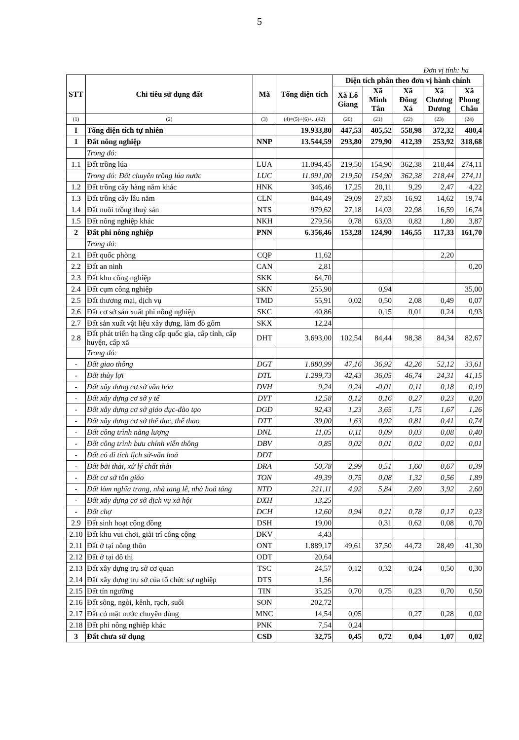5
Đơn vị tính: ha
| STT | Chỉ tiêu sử dụng đất | Mã | Tổng diện tích | Diện tích phân theo đơn vị hành chính | | | | |
| --- | --- | --- | --- | --- | --- | --- | --- | --- |
| | | | | Xã Lô Giang | Xã Minh Tân | Xã Đông Xá | Xã Chương Dương | Xã Phong Châu |
| (1) | (2) | (3) | (4)=(5)+(6)+...(42) | (20) | (21) | (22) | (23) | (24) |
| I | Tổng diện tích tự nhiên | | 19.933,80 | 447,53 | 405,52 | 558,98 | 372,32 | 480,4 |
| 1 | Đất nông nghiệp | NNP | 13.544,59 | 293,80 | 279,90 | 412,39 | 253,92 | 318,68 |
| | Trong đó: | | | | | | | |
| 1.1 | Đất trồng lúa | LUA | 11.094,45 | 219,50 | 154,90 | 362,38 | 218,44 | 274,11 |
| | Trong đó: Đất chuyên trồng lúa nước | LUC | 11.091,00 | 219,50 | 154,90 | 362,38 | 218,44 | 274,11 |
| 1.2 | Đất trồng cây hàng năm khác | HNK | 346,46 | 17,25 | 20,11 | 9,29 | 2,47 | 4,22 |
| 1.3 | Đất trồng cây lâu năm | CLN | 844,49 | 29,09 | 27,83 | 16,92 | 14,62 | 19,74 |
| 1.4 | Đất nuôi trồng thuỷ sản | NTS | 979,62 | 27,18 | 14,03 | 22,98 | 16,59 | 16,74 |
| 1.5 | Đất nông nghiệp khác | NKH | 279,56 | 0,78 | 63,03 | 0,82 | 1,80 | 3,87 |
| 2 | Đất phi nông nghiệp | PNN | 6.356,46 | 153,28 | 124,90 | 146,55 | 117,33 | 161,70 |
| | Trong đó: | | | | | | | |
| 2.1 | Đất quốc phòng | CQP | 11,62 | | | | 2,20 | |
| 2.2 | Đất an ninh | CAN | 2,81 | | | | | 0,20 |
| 2.3 | Đất khu công nghiệp | SKK | 64,70 | | | | | |
| 2.4 | Đất cụm công nghiệp | SKN | 255,90 | | 0,94 | | | 35,00 |
| 2.5 | Đất thương mại, dịch vụ | TMD | 55,91 | 0,02 | 0,50 | 2,08 | 0,49 | 0,07 |
| 2.6 | Đất cơ sở sản xuất phi nông nghiệp | SKC | 40,86 | | 0,15 | 0,01 | 0,24 | 0,93 |
| 2.7 | Đất sản xuất vật liệu xây dựng, làm đồ gốm | SKX | 12,24 | | | | | |
| 2.8 | Đất phát triển hạ tầng cấp quốc gia, cấp tỉnh, cấp huyện, cấp xã | DHT | 3.693,00 | 102,54 | 84,44 | 98,38 | 84,34 | 82,67 |
| | Trong đó: | | | | | | | |
| - | Đất giao thông | DGT | 1.880,99 | 47,16 | 36,92 | 42,26 | 52,12 | 33,61 |
| - | Đất thủy lợi | DTL | 1.299,73 | 42,43 | 36,05 | 46,74 | 24,31 | 41,15 |
| - | Đất xây dựng cơ sở văn hóa | DVH | 9,24 | 0,24 | -0,01 | 0,11 | 0,18 | 0,19 |
| - | Đất xây dựng cơ sở y tế | DYT | 12,58 | 0,12 | 0,16 | 0,27 | 0,23 | 0,20 |
| - | Đất xây dựng cơ sở giáo dục-đào tạo | DGD | 92,43 | 1,23 | 3,65 | 1,75 | 1,67 | 1,26 |
| - | Đất xây dựng cơ sở thể dục, thể thao | DTT | 39,00 | 1,63 | 0,92 | 0,81 | 0,41 | 0,74 |
| - | Đất công trình năng lượng | DNL | 11,05 | 0,11 | 0,09 | 0,03 | 0,08 | 0,40 |
| - | Đất công trình bưu chính viễn thông | DBV | 0,85 | 0,02 | 0,01 | 0,02 | 0,02 | 0,01 |
| - | Đất có di tích lịch sử-văn hoá | DDT | | | | | | |
| - | Đất bãi thải, xử lý chất thải | DRA | 50,78 | 2,99 | 0,51 | 1,60 | 0,67 | 0,39 |
| - | Đất cơ sở tôn giáo | TON | 49,39 | 0,75 | 0,08 | 1,32 | 0,56 | 1,89 |
| - | Đất làm nghĩa trang, nhà tang lễ, nhà hoả táng | NTD | 221,11 | 4,92 | 5,84 | 2,69 | 3,92 | 2,60 |
| - | Đất xây dựng cơ sở dịch vụ xã hội | DXH | 13,25 | | | | | |
| - | Đất chợ | DCH | 12,60 | 0,94 | 0,21 | 0,78 | 0,17 | 0,23 |
| 2.9 | Đất sinh hoạt cộng đồng | DSH | 19,00 | | 0,31 | 0,62 | 0,08 | 0,70 |
| 2.10 | Đất khu vui chơi, giải trí công cộng | DKV | 4,43 | | | | | |
| 2.11 | Đất ở tại nông thôn | ONT | 1.889,17 | 49,61 | 37,50 | 44,72 | 28,49 | 41,30 |
| 2.12 | Đất ở tại đô thị | ODT | 20,64 | | | | | |
| 2.13 | Đất xây dựng trụ sở cơ quan | TSC | 24,57 | 0,12 | 0,32 | 0,24 | 0,50 | 0,30 |
| 2.14 | Đất xây dựng trụ sở của tổ chức sự nghiệp | DTS | 1,56 | | | | | |
| 2.15 | Đất tín ngưỡng | TIN | 35,25 | 0,70 | 0,75 | 0,23 | 0,70 | 0,50 |
| 2.16 | Đất sông, ngòi, kênh, rạch, suối | SON | 202,72 | | | | | |
| 2.17 | Đất có mặt nước chuyên dùng | MNC | 14,54 | 0,05 | | 0,27 | 0,28 | 0,02 |
| 2.18 | Đất phi nông nghiệp khác | PNK | 7,54 | 0,24 | | | | |
| 3 | Đất chưa sử dụng | CSD | 32,75 | 0,45 | 0,72 | 0,04 | 1,07 | 0,02 |